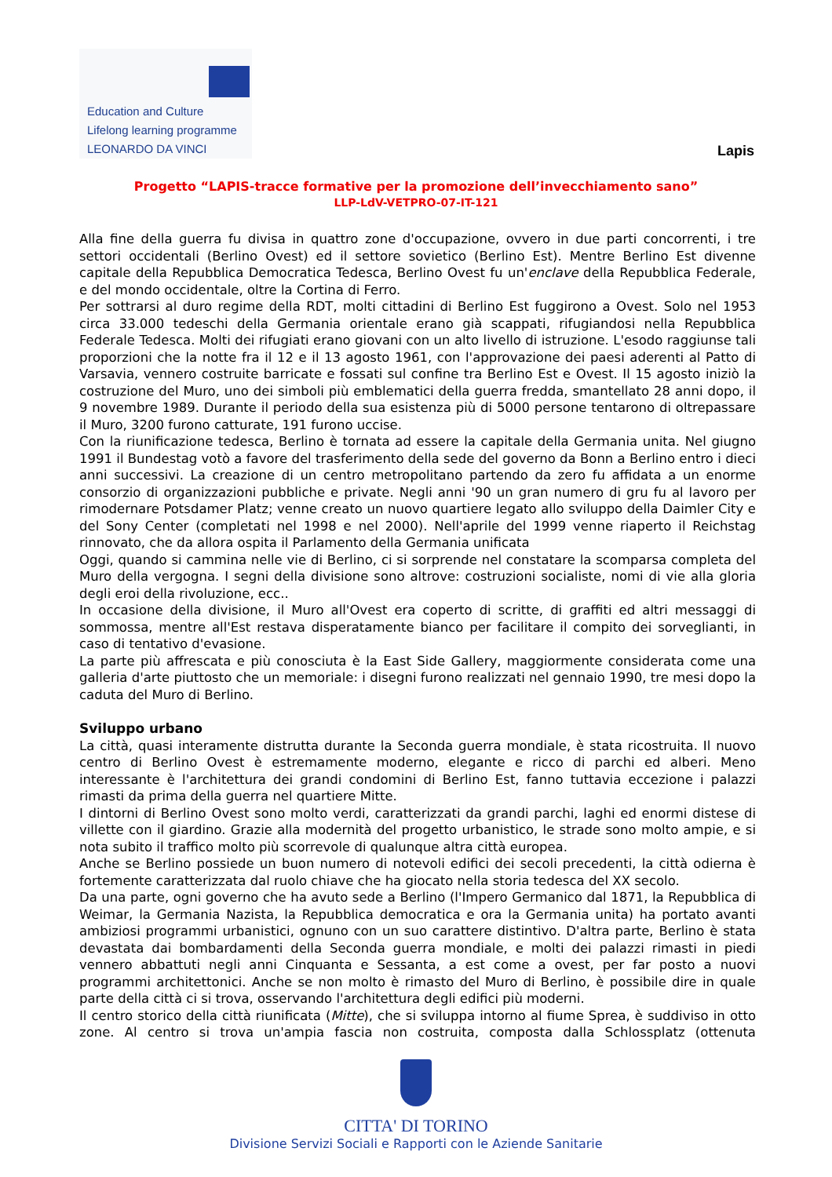Education and Culture
Lifelong learning programme
LEONARDO DA VINCI
Lapis
Progetto “LAPIS-tracce formative per la promozione dell’invecchiamento sano”
LLP-LdV-VETPRO-07-IT-121
Alla fine della guerra fu divisa in quattro zone d'occupazione, ovvero in due parti concorrenti, i tre settori occidentali (Berlino Ovest) ed il settore sovietico (Berlino Est). Mentre Berlino Est divenne capitale della Repubblica Democratica Tedesca, Berlino Ovest fu un'enclave della Repubblica Federale, e del mondo occidentale, oltre la Cortina di Ferro.
Per sottrarsi al duro regime della RDT, molti cittadini di Berlino Est fuggirono a Ovest. Solo nel 1953 circa 33.000 tedeschi della Germania orientale erano già scappati, rifugiandosi nella Repubblica Federale Tedesca. Molti dei rifugiati erano giovani con un alto livello di istruzione. L'esodo raggiunse tali proporzioni che la notte fra il 12 e il 13 agosto 1961, con l'approvazione dei paesi aderenti al Patto di Varsavia, vennero costruite barricate e fossati sul confine tra Berlino Est e Ovest. Il 15 agosto iniziò la costruzione del Muro, uno dei simboli più emblematici della guerra fredda, smantellato 28 anni dopo, il 9 novembre 1989. Durante il periodo della sua esistenza più di 5000 persone tentarono di oltrepassare il Muro, 3200 furono catturate, 191 furono uccise.
Con la riunificazione tedesca, Berlino è tornata ad essere la capitale della Germania unita. Nel giugno 1991 il Bundestag votò a favore del trasferimento della sede del governo da Bonn a Berlino entro i dieci anni successivi. La creazione di un centro metropolitano partendo da zero fu affidata a un enorme consorzio di organizzazioni pubbliche e private. Negli anni '90 un gran numero di gru fu al lavoro per rimodernare Potsdamer Platz; venne creato un nuovo quartiere legato allo sviluppo della Daimler City e del Sony Center (completati nel 1998 e nel 2000). Nell'aprile del 1999 venne riaperto il Reichstag rinnovato, che da allora ospita il Parlamento della Germania unificata
Oggi, quando si cammina nelle vie di Berlino, ci si sorprende nel constatare la scomparsa completa del Muro della vergogna. I segni della divisione sono altrove: costruzioni socialiste, nomi di vie alla gloria degli eroi della rivoluzione, ecc..
In occasione della divisione, il Muro all'Ovest era coperto di scritte, di graffiti ed altri messaggi di sommossa, mentre all'Est restava disperatamente bianco per facilitare il compito dei sorveglianti, in caso di tentativo d'evasione.
La parte più affrescata e più conosciuta è la East Side Gallery, maggiormente considerata come una galleria d'arte piuttosto che un memoriale: i disegni furono realizzati nel gennaio 1990, tre mesi dopo la caduta del Muro di Berlino.
Sviluppo urbano
La città, quasi interamente distrutta durante la Seconda guerra mondiale, è stata ricostruita. Il nuovo centro di Berlino Ovest è estremamente moderno, elegante e ricco di parchi ed alberi. Meno interessante è l'architettura dei grandi condomini di Berlino Est, fanno tuttavia eccezione i palazzi rimasti da prima della guerra nel quartiere Mitte.
I dintorni di Berlino Ovest sono molto verdi, caratterizzati da grandi parchi, laghi ed enormi distese di villette con il giardino. Grazie alla modernità del progetto urbanistico, le strade sono molto ampie, e si nota subito il traffico molto più scorrevole di qualunque altra città europea.
Anche se Berlino possiede un buon numero di notevoli edifici dei secoli precedenti, la città odierna è fortemente caratterizzata dal ruolo chiave che ha giocato nella storia tedesca del XX secolo.
Da una parte, ogni governo che ha avuto sede a Berlino (l'Impero Germanico dal 1871, la Repubblica di Weimar, la Germania Nazista, la Repubblica democratica e ora la Germania unita) ha portato avanti ambiziosi programmi urbanistici, ognuno con un suo carattere distintivo. D'altra parte, Berlino è stata devastata dai bombardamenti della Seconda guerra mondiale, e molti dei palazzi rimasti in piedi vennero abbattuti negli anni Cinquanta e Sessanta, a est come a ovest, per far posto a nuovi programmi architettonici. Anche se non molto è rimasto del Muro di Berlino, è possibile dire in quale parte della città ci si trova, osservando l'architettura degli edifici più moderni.
Il centro storico della città riunificata (Mitte), che si sviluppa intorno al fiume Sprea, è suddiviso in otto zone. Al centro si trova un'ampia fascia non costruita, composta dalla Schlossplatz (ottenuta
CITTA' DI TORINO
Divisione Servizi Sociali e Rapporti con le Aziende Sanitarie